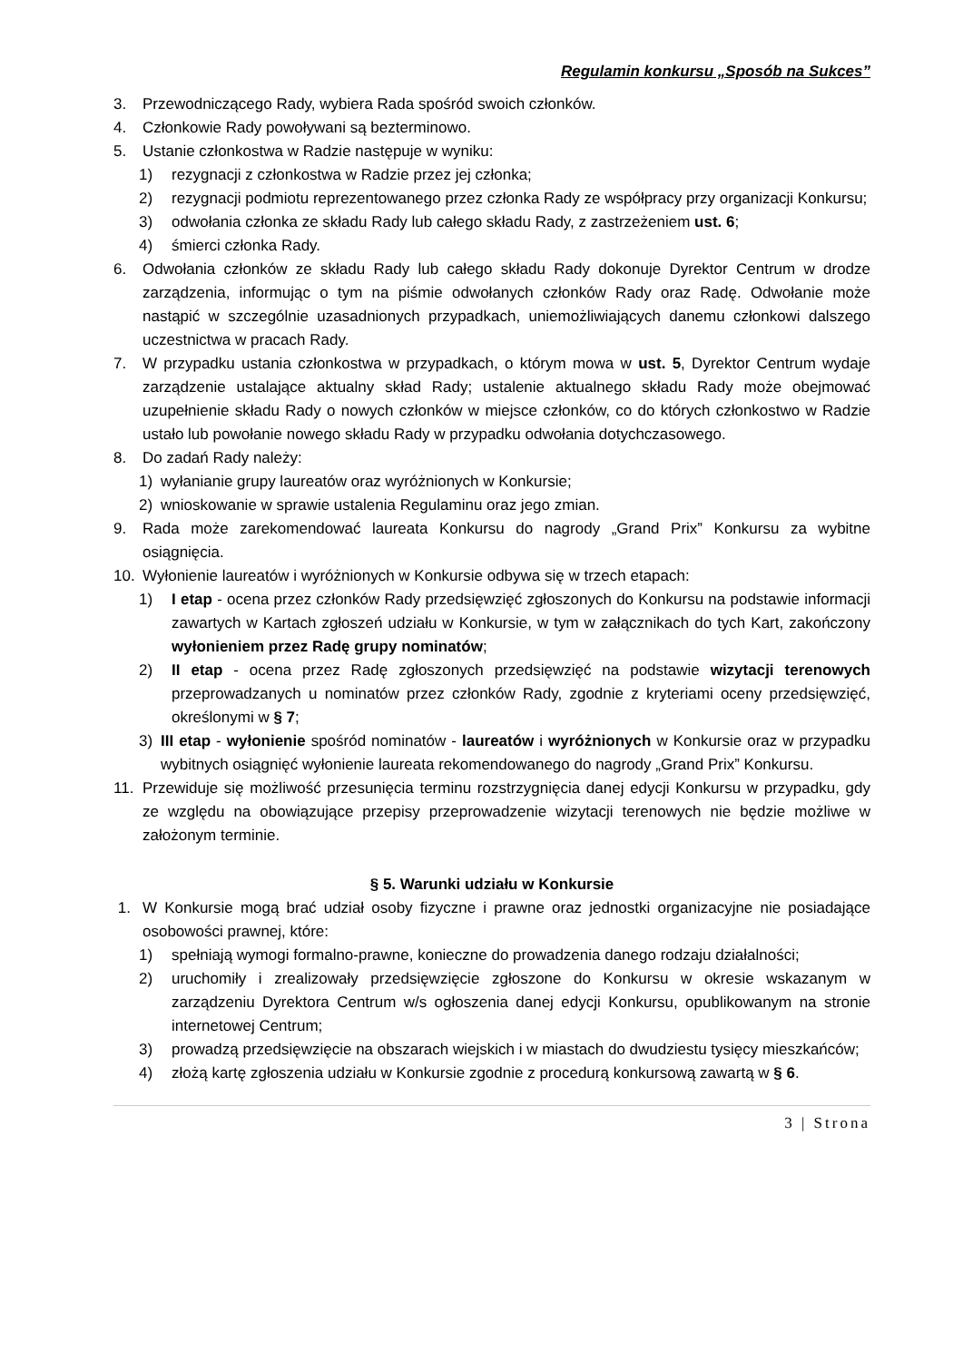Regulamin konkursu „Sposób na Sukces”
3. Przewodniczącego Rady, wybiera Rada spośród swoich członków.
4. Członkowie Rady powoływani są bezterminowo.
5. Ustanie członkostwa w Radzie następuje w wyniku:
1) rezygnacji z członkostwa w Radzie przez jej członka;
2) rezygnacji podmiotu reprezentowanego przez członka Rady ze współpracy przy organizacji Konkursu;
3) odwołania członka ze składu Rady lub całego składu Rady, z zastrzeżeniem ust. 6;
4) śmierci członka Rady.
6. Odwołania członków ze składu Rady lub całego składu Rady dokonuje Dyrektor Centrum w drodze zarządzenia, informując o tym na piśmie odwołanych członków Rady oraz Radę. Odwołanie może nastąpić w szczególnie uzasadnionych przypadkach, uniemożliwiających danemu członkowi dalszego uczestnictwa w pracach Rady.
7. W przypadku ustania członkostwa w przypadkach, o którym mowa w ust. 5, Dyrektor Centrum wydaje zarządzenie ustalające aktualny skład Rady; ustalenie aktualnego składu Rady może obejmować uzupełnienie składu Rady o nowych członków w miejsce członków, co do których członkostwo w Radzie ustało lub powołanie nowego składu Rady w przypadku odwołania dotychczasowego.
8. Do zadań Rady należy:
1) wyłanianie grupy laureatów oraz wyróżnionych w Konkursie;
2) wnioskowanie w sprawie ustalenia Regulaminu oraz jego zmian.
9. Rada może zarekomendować laureata Konkursu do nagrody „Grand Prix” Konkursu za wybitne osiągnięcia.
10. Wyłonienie laureatów i wyróżnionych w Konkursie odbywa się w trzech etapach:
1) I etap - ocena przez członków Rady przedsięwzięć zgłoszonych do Konkursu na podstawie informacji zawartych w Kartach zgłoszeń udziału w Konkursie, w tym w załącznikach do tych Kart, zakończony wyłonieniem przez Radę grupy nominatów;
2) II etap - ocena przez Radę zgłoszonych przedsięwzięć na podstawie wizytacji terenowych przeprowadzanych u nominatów przez członków Rady, zgodnie z kryteriami oceny przedsięwzięć, określonymi w § 7;
3) III etap - wyłonienie spośród nominatów - laureatów i wyróżnionych w Konkursie oraz w przypadku wybitnych osiągnięć wyłonienie laureata rekomendowanego do nagrody „Grand Prix” Konkursu.
11. Przewiduje się możliwość przesunięcia terminu rozstrzygnięcia danej edycji Konkursu w przypadku, gdy ze względu na obowiązujące przepisy przeprowadzenie wizytacji terenowych nie będzie możliwe w założonym terminie.
§ 5. Warunki udziału w Konkursie
1. W Konkursie mogą brać udział osoby fizyczne i prawne oraz jednostki organizacyjne nie posiadające osobowości prawnej, które:
1) spełniają wymogi formalno-prawne, konieczne do prowadzenia danego rodzaju działalności;
2) uruchomiły i zrealizowały przedsięwzięcie zgłoszone do Konkursu w okresie wskazanym w zarządzeniu Dyrektora Centrum w/s ogłoszenia danej edycji Konkursu, opublikowanym na stronie internetowej Centrum;
3) prowadzą przedsięwzięcie na obszarach wiejskich i w miastach do dwudziestu tysięcy mieszkańców;
4) złożą kartę zgłoszenia udziału w Konkursie zgodnie z procedurą konkursową zawartą w § 6.
3 | Strona